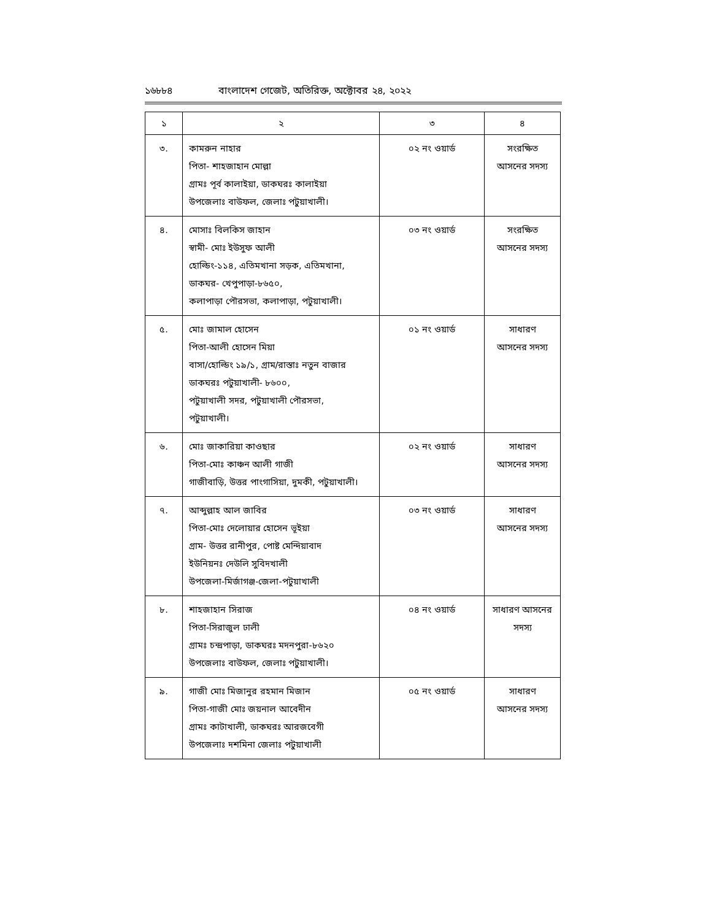১৬৮৮৪ বাংলাদেশ গেজেট, অতিরিক্ত, অক্টোবর ২৪, ২০২২
| ১ | ২ | ৩ | ৪ |
| --- | --- | --- | --- |
| ৩. | কামরুন নাহার পিতা- শাহজাহান মোল্লা গ্রামঃ পূর্ব কালাইয়া, ডাকঘরঃ কালাইয়া উপজেলাঃ বাউফল, জেলাঃ পটুয়াখালী। | ০২ নং ওয়ার্ড | সংরক্ষিত আসনের সদস্য |
| ৪. | মোসাঃ বিলকিস জাহান স্বামী- মোঃ ইউসুফ আলী হোল্ডিং-১১৪, এতিমখানা সড়ক, এতিমখানা, ডাকঘর- খেপুপাড়া-৮৬৫০, কলাপাড়া পৌরসভা, কলাপাড়া, পটুয়াখালী। | ০৩ নং ওয়ার্ড | সংরক্ষিত আসনের সদস্য |
| ৫. | মোঃ জামাল হোসেন পিতা-আলী হোসেন মিয়া বাসা/হোল্ডিং ১৯/১, গ্রাম/রাস্তাঃ নতুন বাজার ডাকঘরঃ পটুয়াখালী- ৮৬০০, পটুয়াখালী সদর, পটুয়াখালী পৌরসভা, পটুয়াখালী। | ০১ নং ওয়ার্ড | সাধারণ আসনের সদস্য |
| ৬. | মোঃ জাকারিয়া কাওছার পিতা-মোঃ কাঞ্চন আলী গাজী গাজীবাড়ি, উত্তর পাংগাসিয়া, দুমকী, পটুয়াখালী। | ০২ নং ওয়ার্ড | সাধারণ আসনের সদস্য |
| ৭. | আব্দুল্লাহ আল জাবির পিতা-মোঃ দেলোয়ার হোসেন ভূইয়া গ্রাম- উত্তর রানীপুর, পোষ্ট মেন্দিয়াবাদ ইউনিয়নঃ দেউলি সুবিদখালী উপজেলা-মির্জাগঞ্জ-জেলা-পটুয়াখালী | ০৩ নং ওয়ার্ড | সাধারণ আসনের সদস্য |
| ৮. | শাহজাহান সিরাজ পিতা-সিরাজুল ঢালী গ্রামঃ চন্দ্রপাড়া, ডাকঘরঃ মদনপুরা-৮৬২০ উপজেলাঃ বাউফল, জেলাঃ পটুয়াখালী। | ০৪ নং ওয়ার্ড | সাধারণ আসনের সদস্য |
| ৯. | গাজী মোঃ মিজানুর রহমান মিজান পিতা-গাজী মোঃ জয়নাল আবেদীন গ্রামঃ কাটাখালী, ডাকঘরঃ আরজবেগী উপজেলাঃ দশমিনা জেলাঃ পটুয়াখালী | ০৫ নং ওয়ার্ড | সাধারণ আসনের সদস্য |